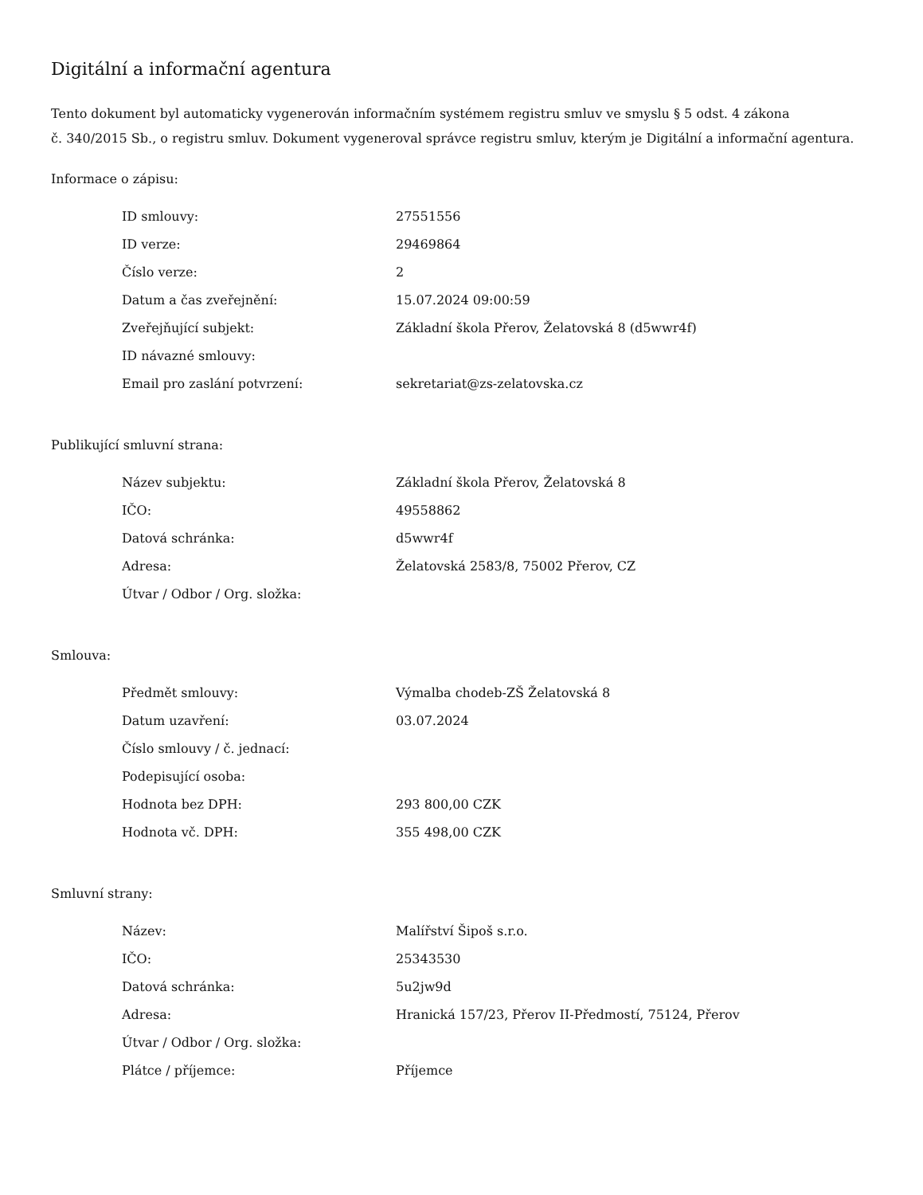Digitální a informační agentura
Tento dokument byl automaticky vygenerován informačním systémem registru smluv ve smyslu § 5 odst. 4 zákona
č. 340/2015 Sb., o registru smluv. Dokument vygeneroval správce registru smluv, kterým je Digitální a informační agentura.
Informace o zápisu:
| ID smlouvy: | 27551556 |
| ID verze: | 29469864 |
| Číslo verze: | 2 |
| Datum a čas zveřejnění: | 15.07.2024 09:00:59 |
| Zveřejňující subjekt: | Základní škola Přerov, Želatovská 8 (d5wwr4f) |
| ID návazné smlouvy: | |
| Email pro zaslání potvrzení: | sekretariat@zs-zelatovska.cz |
Publikující smluvní strana:
| Název subjektu: | Základní škola Přerov, Želatovská 8 |
| IČO: | 49558862 |
| Datová schránka: | d5wwr4f |
| Adresa: | Želatovská 2583/8, 75002 Přerov, CZ |
| Útvar / Odbor / Org. složka: | |
Smlouva:
| Předmět smlouvy: | Výmalba chodeb-ZŠ Želatovská 8 |
| Datum uzavření: | 03.07.2024 |
| Číslo smlouvy / č. jednací: | |
| Podepisující osoba: | |
| Hodnota bez DPH: | 293 800,00 CZK |
| Hodnota vč. DPH: | 355 498,00 CZK |
Smluvní strany:
| Název: | Malířství Šipoš s.r.o. |
| IČO: | 25343530 |
| Datová schránka: | 5u2jw9d |
| Adresa: | Hranická 157/23, Přerov II-Předmostí, 75124, Přerov |
| Útvar / Odbor / Org. složka: | |
| Plátce / příjemce: | Příjemce |